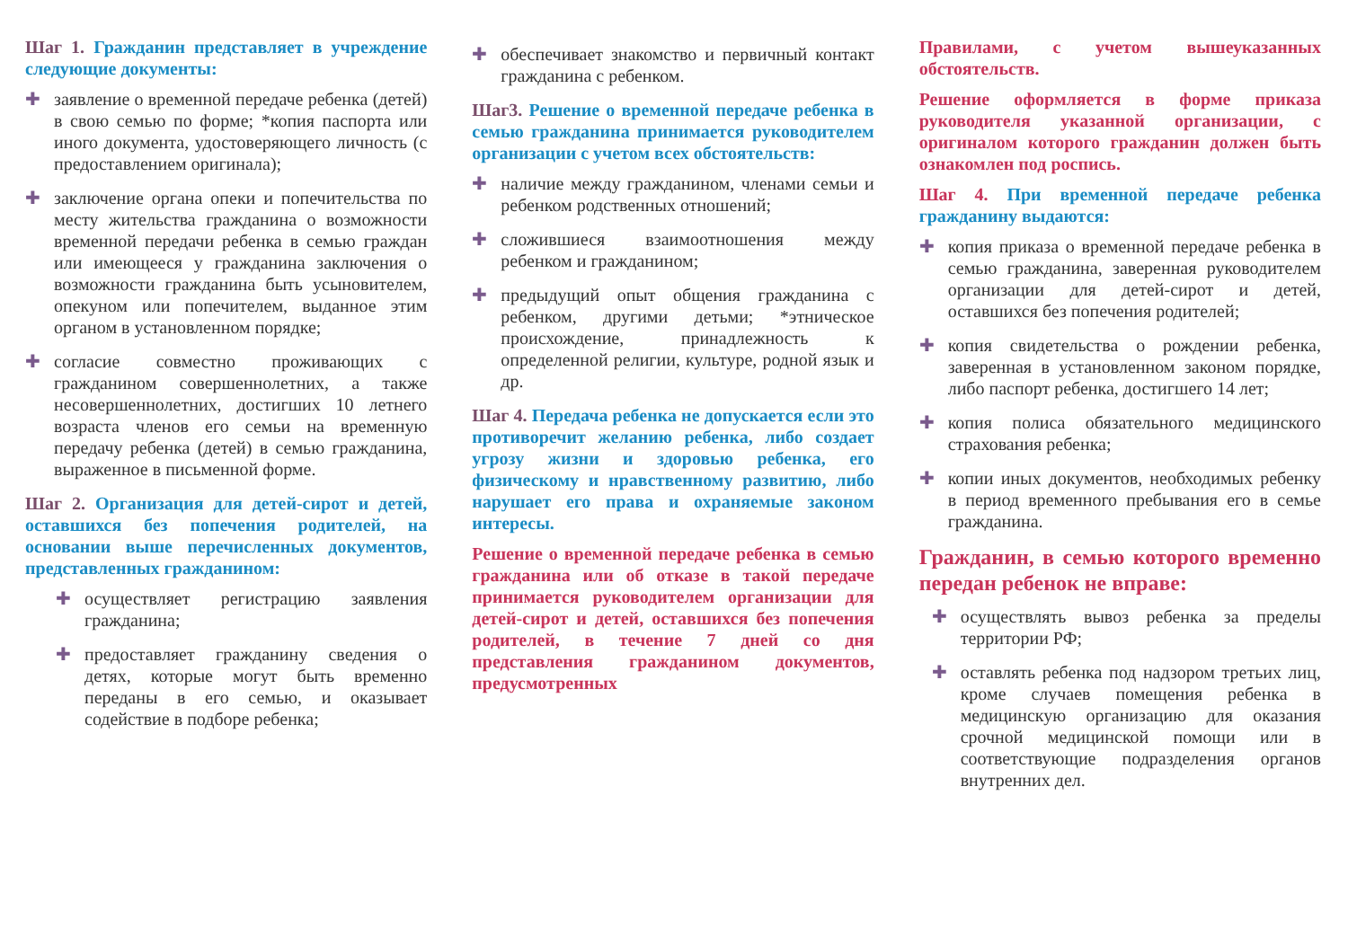Шаг 1. Гражданин представляет в учреждение следующие документы:
✚ заявление о временной передаче ребенка (детей) в свою семью по форме; *копия паспорта или иного документа, удостоверяющего личность (с предоставлением оригинала);
✚ заключение органа опеки и попечительства по месту жительства гражданина о возможности временной передачи ребенка в семью граждан или имеющееся у гражданина заключения о возможности гражданина быть усыновителем, опекуном или попечителем, выданное этим органом в установленном порядке;
✚ согласие совместно проживающих с гражданином совершеннолетних, а также несовершеннолетних, достигших 10 летнего возраста членов его семьи на временную передачу ребенка (детей) в семью гражданина, выраженное в письменной форме.
Шаг 2. Организация для детей-сирот и детей, оставшихся без попечения родителей, на основании выше перечисленных документов, представленных гражданином:
✚ осуществляет регистрацию заявления гражданина;
✚ предоставляет гражданину сведения о детях, которые могут быть временно переданы в его семью, и оказывает содействие в подборе ребенка;
✚ обеспечивает знакомство и первичный контакт гражданина с ребенком.
Шаг3. Решение о временной передаче ребенка в семью гражданина принимается руководителем организации с учетом всех обстоятельств:
✚ наличие между гражданином, членами семьи и ребенком родственных отношений;
✚ сложившиеся взаимоотношения между ребенком и гражданином;
✚ предыдущий опыт общения гражданина с ребенком, другими детьми; *этническое происхождение, принадлежность к определенной религии, культуре, родной язык и др.
Шаг 4. Передача ребенка не допускается если это противоречит желанию ребенка, либо создает угрозу жизни и здоровью ребенка, его физическому и нравственному развитию, либо нарушает его права и охраняемые законом интересы.
Решение о временной передаче ребенка в семью гражданина или об отказе в такой передаче принимается руководителем организации для детей-сирот и детей, оставшихся без попечения родителей, в течение 7 дней со дня представления гражданином документов, предусмотренных
Правилами, с учетом вышеуказанных обстоятельств.
Решение оформляется в форме приказа руководителя указанной организации, с оригиналом которого гражданин должен быть ознакомлен под роспись.
Шаг 4. При временной передаче ребенка гражданину выдаются:
✚ копия приказа о временной передаче ребенка в семью гражданина, заверенная руководителем организации для детей-сирот и детей, оставшихся без попечения родителей;
✚ копия свидетельства о рождении ребенка, заверенная в установленном законом порядке, либо паспорт ребенка, достигшего 14 лет;
✚ копия полиса обязательного медицинского страхования ребенка;
✚ копии иных документов, необходимых ребенку в период временного пребывания его в семье гражданина.
Гражданин, в семью которого временно передан ребенок не вправе:
✚ осуществлять вывоз ребенка за пределы территории РФ;
✚ оставлять ребенка под надзором третьих лиц, кроме случаев помещения ребенка в медицинскую организацию для оказания срочной медицинской помощи или в соответствующие подразделения органов внутренних дел.